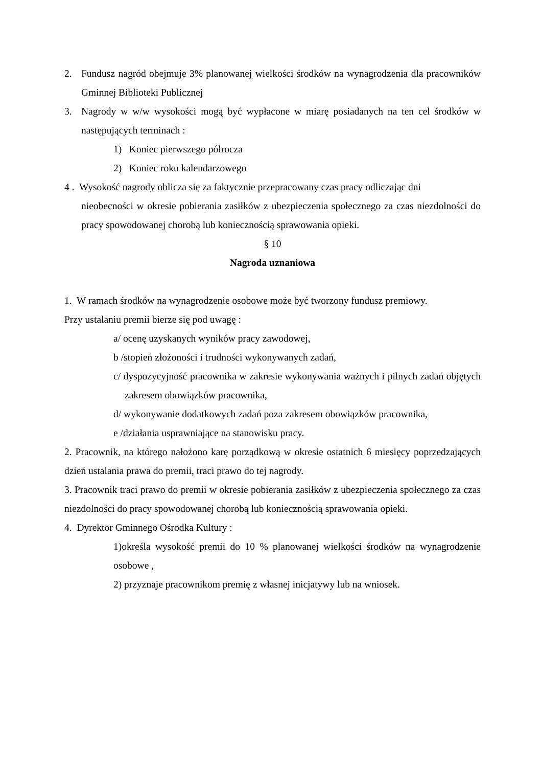2. Fundusz nagród obejmuje 3% planowanej wielkości środków na wynagrodzenia dla pracowników Gminnej Biblioteki Publicznej
3. Nagrody w w/w wysokości mogą być wypłacone w miarę posiadanych na ten cel środków w następujących terminach :
1) Koniec pierwszego półrocza
2) Koniec roku kalendarzowego
4 . Wysokość nagrody oblicza się za faktycznie przepracowany czas pracy odliczając dni
nieobecności w okresie pobierania zasiłków z ubezpieczenia społecznego za czas niezdolności do pracy spowodowanej chorobą lub koniecznością sprawowania opieki.
§ 10
Nagroda uznaniowa
1. W ramach środków na wynagrodzenie osobowe może być tworzony fundusz premiowy.
Przy ustalaniu premii bierze się pod uwagę :
a/ ocenę uzyskanych wyników pracy zawodowej,
b /stopień złożoności i trudności wykonywanych zadań,
c/ dyspozycyjność pracownika w zakresie wykonywania ważnych i pilnych zadań objętych zakresem obowiązków pracownika,
d/ wykonywanie dodatkowych zadań poza zakresem obowiązków pracownika,
e /działania usprawniające na stanowisku pracy.
2. Pracownik, na którego nałożono karę porządkową w okresie ostatnich 6 miesięcy poprzedzających dzień ustalania prawa do premii, traci prawo do tej nagrody.
3. Pracownik traci prawo do premii w okresie pobierania zasiłków z ubezpieczenia społecznego za czas niezdolności do pracy spowodowanej chorobą lub koniecznością sprawowania opieki.
4. Dyrektor Gminnego Ośrodka Kultury :
1)określa wysokość premii do 10 % planowanej wielkości środków na wynagrodzenie osobowe ,
2) przyznaje pracownikom premię z własnej inicjatywy lub na wniosek.